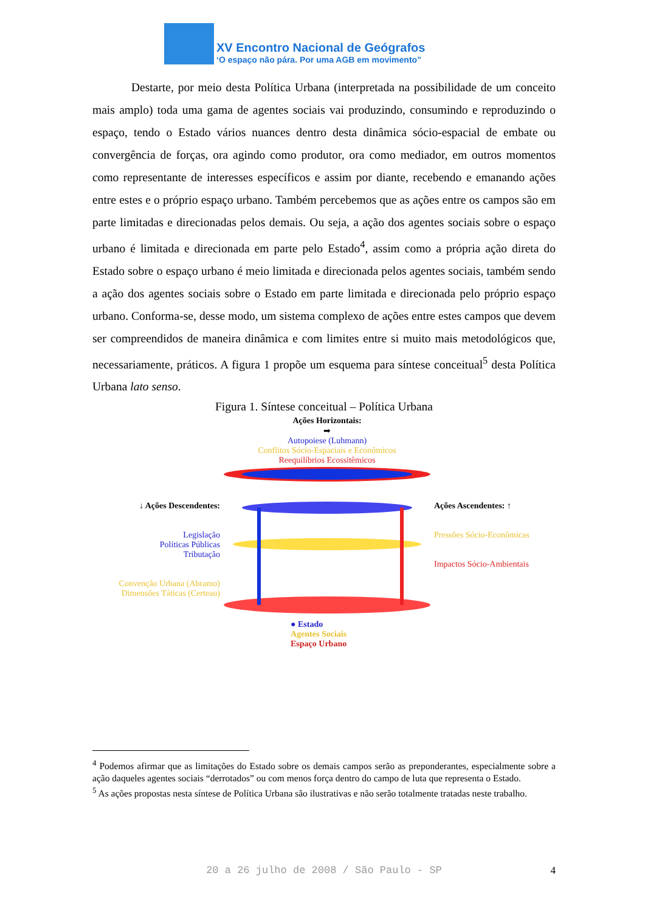XV Encontro Nacional de Geógrafos
‘O espaço não pára. Por uma AGB em movimento”
Destarte, por meio desta Política Urbana (interpretada na possibilidade de um conceito mais amplo) toda uma gama de agentes sociais vai produzindo, consumindo e reproduzindo o espaço, tendo o Estado vários nuances dentro desta dinâmica sócio-espacial de embate ou convergência de forças, ora agindo como produtor, ora como mediador, em outros momentos como representante de interesses específicos e assim por diante, recebendo e emanando ações entre estes e o próprio espaço urbano. Também percebemos que as ações entre os campos são em parte limitadas e direcionadas pelos demais. Ou seja, a ação dos agentes sociais sobre o espaço urbano é limitada e direcionada em parte pelo Estado<sup>4</sup>, assim como a própria ação direta do Estado sobre o espaço urbano é meio limitada e direcionada pelos agentes sociais, também sendo a ação dos agentes sociais sobre o Estado em parte limitada e direcionada pelo próprio espaço urbano. Conforma-se, desse modo, um sistema complexo de ações entre estes campos que devem ser compreendidos de maneira dinâmica e com limites entre si muito mais metodológicos que, necessariamente, práticos. A figura 1 propõe um esquema para síntese conceitual<sup>5</sup> desta Política Urbana lato senso.
Figura 1. Síntese conceitual – Política Urbana
↓ Ações Descendentes:
Legislação
Políticas Públicas
Tributação
Convenção Urbana (Abramo)
Dimensões Táticas (Certeau)
Ações Horizontais:
➡
Autopoiese (Luhmann)
Conflitos Sócio-Espaciais e Econômicos
Reequilíbrios Ecossitêmicos
● Estado
Agentes Sociais
Espaço Urbano
Ações Ascendentes: ↑
Pressões Sócio-Econômicas
Impactos Sócio-Ambientais
<sup>4</sup> Podemos afirmar que as limitações do Estado sobre os demais campos serão as preponderantes, especialmente sobre a ação daqueles agentes sociais “derrotados” ou com menos força dentro do campo de luta que representa o Estado.
<sup>5</sup> As ações propostas nesta síntese de Política Urbana são ilustrativas e não serão totalmente tratadas neste trabalho.
20 a 26 julho de 2008 / São Paulo - SP 4